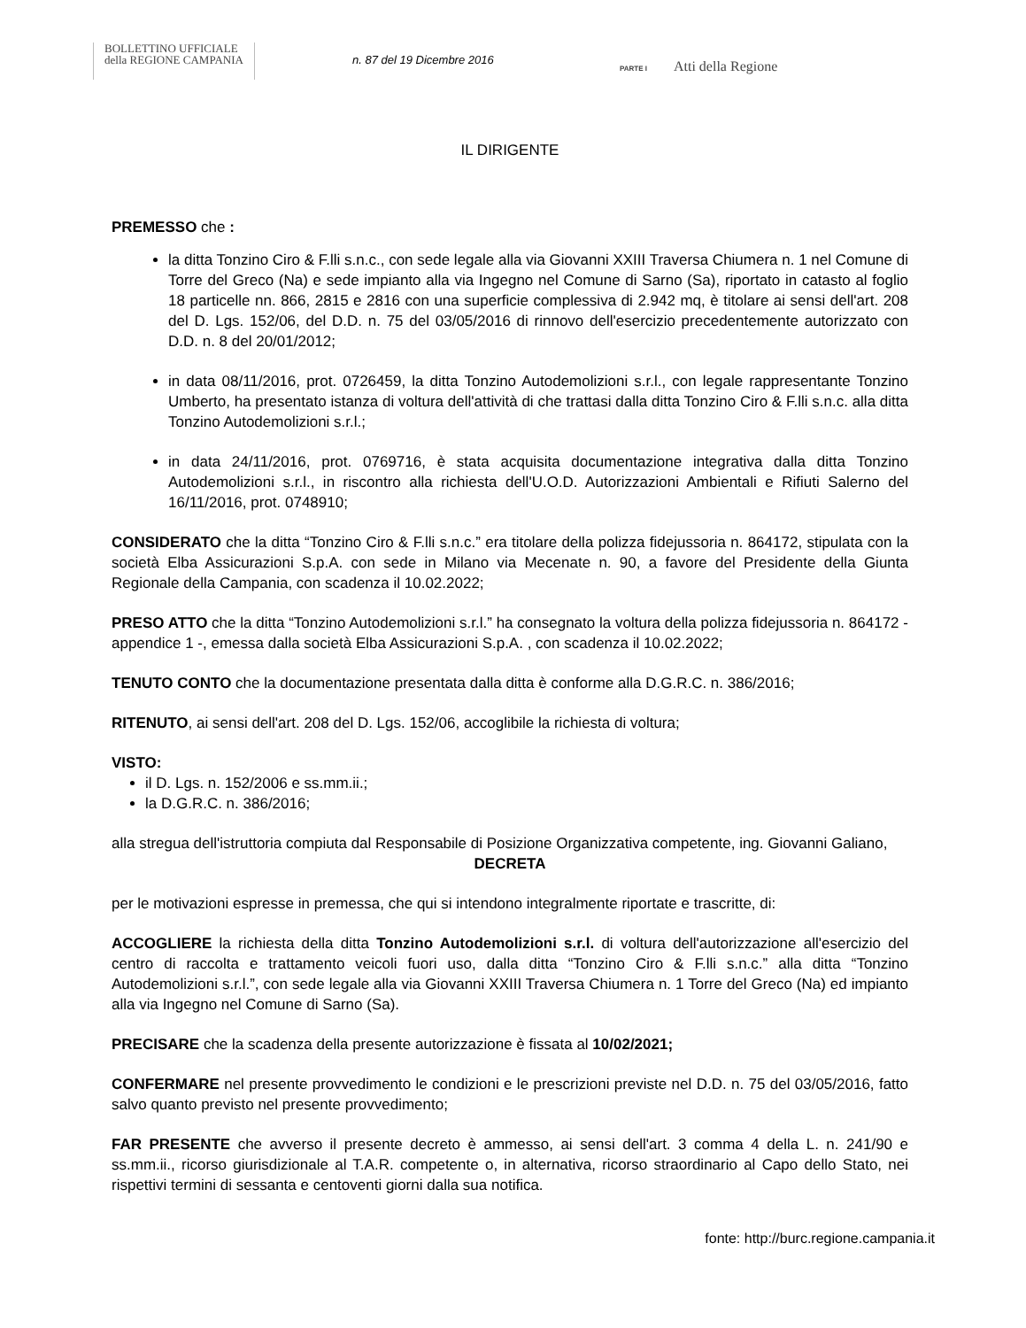BOLLETTINO UFFICIALE
della REGIONE CAMPANIA
n. 87 del 19 Dicembre 2016 PARTE I Atti della Regione
IL DIRIGENTE
PREMESSO che :
la ditta Tonzino Ciro & F.lli s.n.c., con sede legale alla via Giovanni XXIII Traversa Chiumera n. 1 nel Comune di Torre del Greco (Na) e sede impianto alla via Ingegno nel Comune di Sarno (Sa), riportato in catasto al foglio 18 particelle nn. 866, 2815 e 2816 con una superficie complessiva di 2.942 mq, è titolare ai sensi dell'art. 208 del D. Lgs. 152/06, del D.D. n. 75 del 03/05/2016 di rinnovo dell'esercizio precedentemente autorizzato con D.D. n. 8 del 20/01/2012;
in data 08/11/2016, prot. 0726459, la ditta Tonzino Autodemolizioni s.r.l., con legale rappresentante Tonzino Umberto, ha presentato istanza di voltura dell'attività di che trattasi dalla ditta Tonzino Ciro & F.lli s.n.c. alla ditta Tonzino Autodemolizioni s.r.l.;
in data 24/11/2016, prot. 0769716, è stata acquisita documentazione integrativa dalla ditta Tonzino Autodemolizioni s.r.l., in riscontro alla richiesta dell'U.O.D. Autorizzazioni Ambientali e Rifiuti Salerno del 16/11/2016, prot. 0748910;
CONSIDERATO che la ditta “Tonzino Ciro & F.lli s.n.c.” era titolare della polizza fidejussoria n. 864172, stipulata con la società Elba Assicurazioni S.p.A. con sede in Milano via Mecenate n. 90, a favore del Presidente della Giunta Regionale della Campania, con scadenza il 10.02.2022;
PRESO ATTO che la ditta “Tonzino Autodemolizioni s.r.l.” ha consegnato la voltura della polizza fidejussoria n. 864172 - appendice 1 -, emessa dalla società Elba Assicurazioni S.p.A. , con scadenza il 10.02.2022;
TENUTO CONTO che la documentazione presentata dalla ditta è conforme alla D.G.R.C. n. 386/2016;
RITENUTO, ai sensi dell'art. 208 del D. Lgs. 152/06, accoglibile la richiesta di voltura;
VISTO:
il D. Lgs. n. 152/2006 e ss.mm.ii.;
la D.G.R.C. n. 386/2016;
alla stregua dell'istruttoria compiuta dal Responsabile di Posizione Organizzativa competente, ing. Giovanni Galiano,
DECRETA
per le motivazioni espresse in premessa, che qui si intendono integralmente riportate e trascritte, di:
ACCOGLIERE la richiesta della ditta Tonzino Autodemolizioni s.r.l. di voltura dell'autorizzazione all'esercizio del centro di raccolta e trattamento veicoli fuori uso, dalla ditta “Tonzino Ciro & F.lli s.n.c.” alla ditta “Tonzino Autodemolizioni s.r.l.”, con sede legale alla via Giovanni XXIII Traversa Chiumera n. 1 Torre del Greco (Na) ed impianto alla via Ingegno nel Comune di Sarno (Sa).
PRECISARE che la scadenza della presente autorizzazione è fissata al 10/02/2021;
CONFERMARE nel presente provvedimento le condizioni e le prescrizioni previste nel D.D. n. 75 del 03/05/2016, fatto salvo quanto previsto nel presente provvedimento;
FAR PRESENTE che avverso il presente decreto è ammesso, ai sensi dell'art. 3 comma 4 della L. n. 241/90 e ss.mm.ii., ricorso giurisdizionale al T.A.R. competente o, in alternativa, ricorso straordinario al Capo dello Stato, nei rispettivi termini di sessanta e centoventi giorni dalla sua notifica.
fonte: http://burc.regione.campania.it